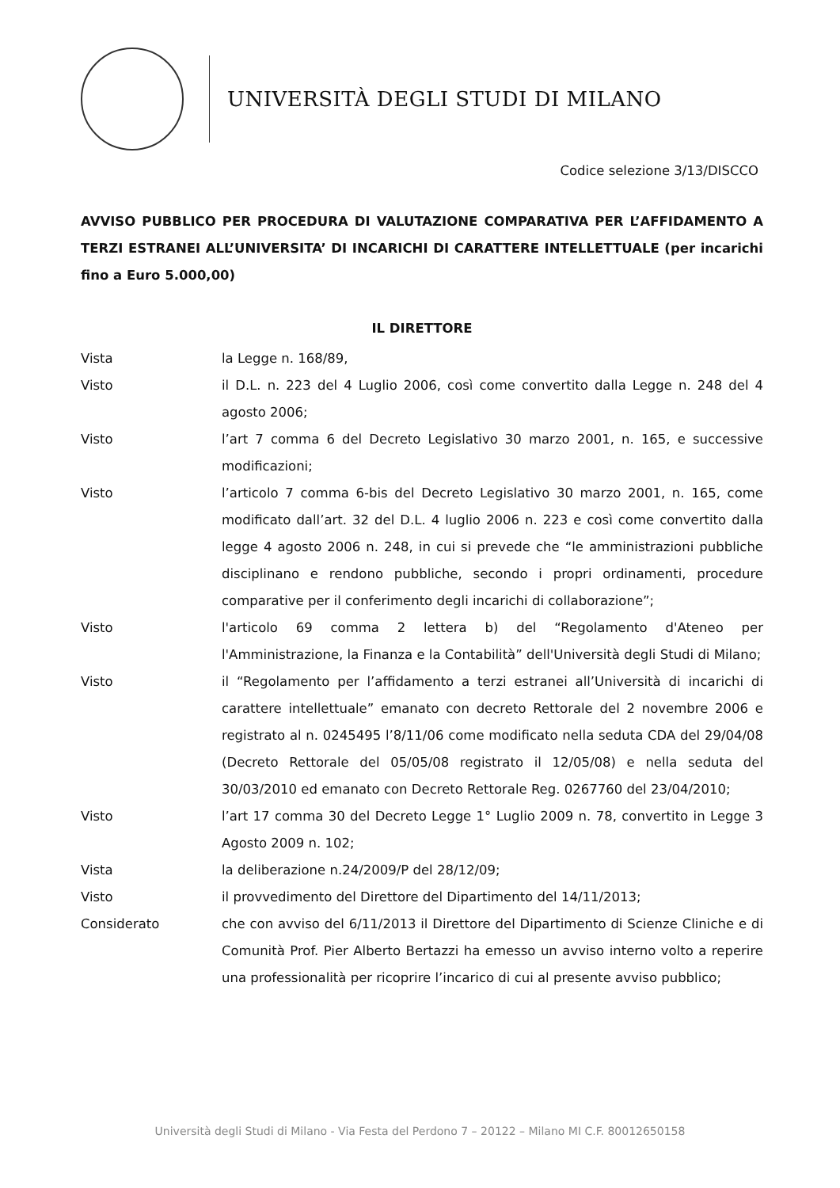UNIVERSITÀ DEGLI STUDI DI MILANO
Codice selezione 3/13/DISCCO
AVVISO PUBBLICO PER PROCEDURA DI VALUTAZIONE COMPARATIVA PER L’AFFIDAMENTO A TERZI ESTRANEI ALL’UNIVERSITA’ DI INCARICHI DI CARATTERE INTELLETTUALE (per incarichi fino a Euro 5.000,00)
IL DIRETTORE
Vista la Legge n. 168/89,
Visto il D.L. n. 223 del 4 Luglio 2006, così come convertito dalla Legge n. 248 del 4 agosto 2006;
Visto l’art 7 comma 6 del Decreto Legislativo 30 marzo 2001, n. 165, e successive modificazioni;
Visto l’articolo 7 comma 6-bis del Decreto Legislativo 30 marzo 2001, n. 165, come modificato dall’art. 32 del D.L. 4 luglio 2006 n. 223 e così come convertito dalla legge 4 agosto 2006 n. 248, in cui si prevede che “le amministrazioni pubbliche disciplinano e rendono pubbliche, secondo i propri ordinamenti, procedure comparative per il conferimento degli incarichi di collaborazione”;
Visto l'articolo 69 comma 2 lettera b) del “Regolamento d'Ateneo per l'Amministrazione, la Finanza e la Contabilità” dell'Università degli Studi di Milano;
Visto il “Regolamento per l’affidamento a terzi estranei all’Università di incarichi di carattere intellettuale” emanato con decreto Rettorale del 2 novembre 2006 e registrato al n. 0245495 l’8/11/06 come modificato nella seduta CDA del 29/04/08 (Decreto Rettorale del 05/05/08 registrato il 12/05/08) e nella seduta del 30/03/2010 ed emanato con Decreto Rettorale Reg. 0267760 del 23/04/2010;
Visto l’art 17 comma 30 del Decreto Legge 1° Luglio 2009 n. 78, convertito in Legge 3 Agosto 2009 n. 102;
Vista la deliberazione n.24/2009/P del 28/12/09;
Visto il provvedimento del Direttore del Dipartimento del 14/11/2013;
Considerato che con avviso del 6/11/2013 il Direttore del Dipartimento di Scienze Cliniche e di Comunità Prof. Pier Alberto Bertazzi ha emesso un avviso interno volto a reperire una professionalità per ricoprire l’incarico di cui al presente avviso pubblico;
Università degli Studi di Milano - Via Festa del Perdono 7 – 20122 – Milano MI C.F. 80012650158